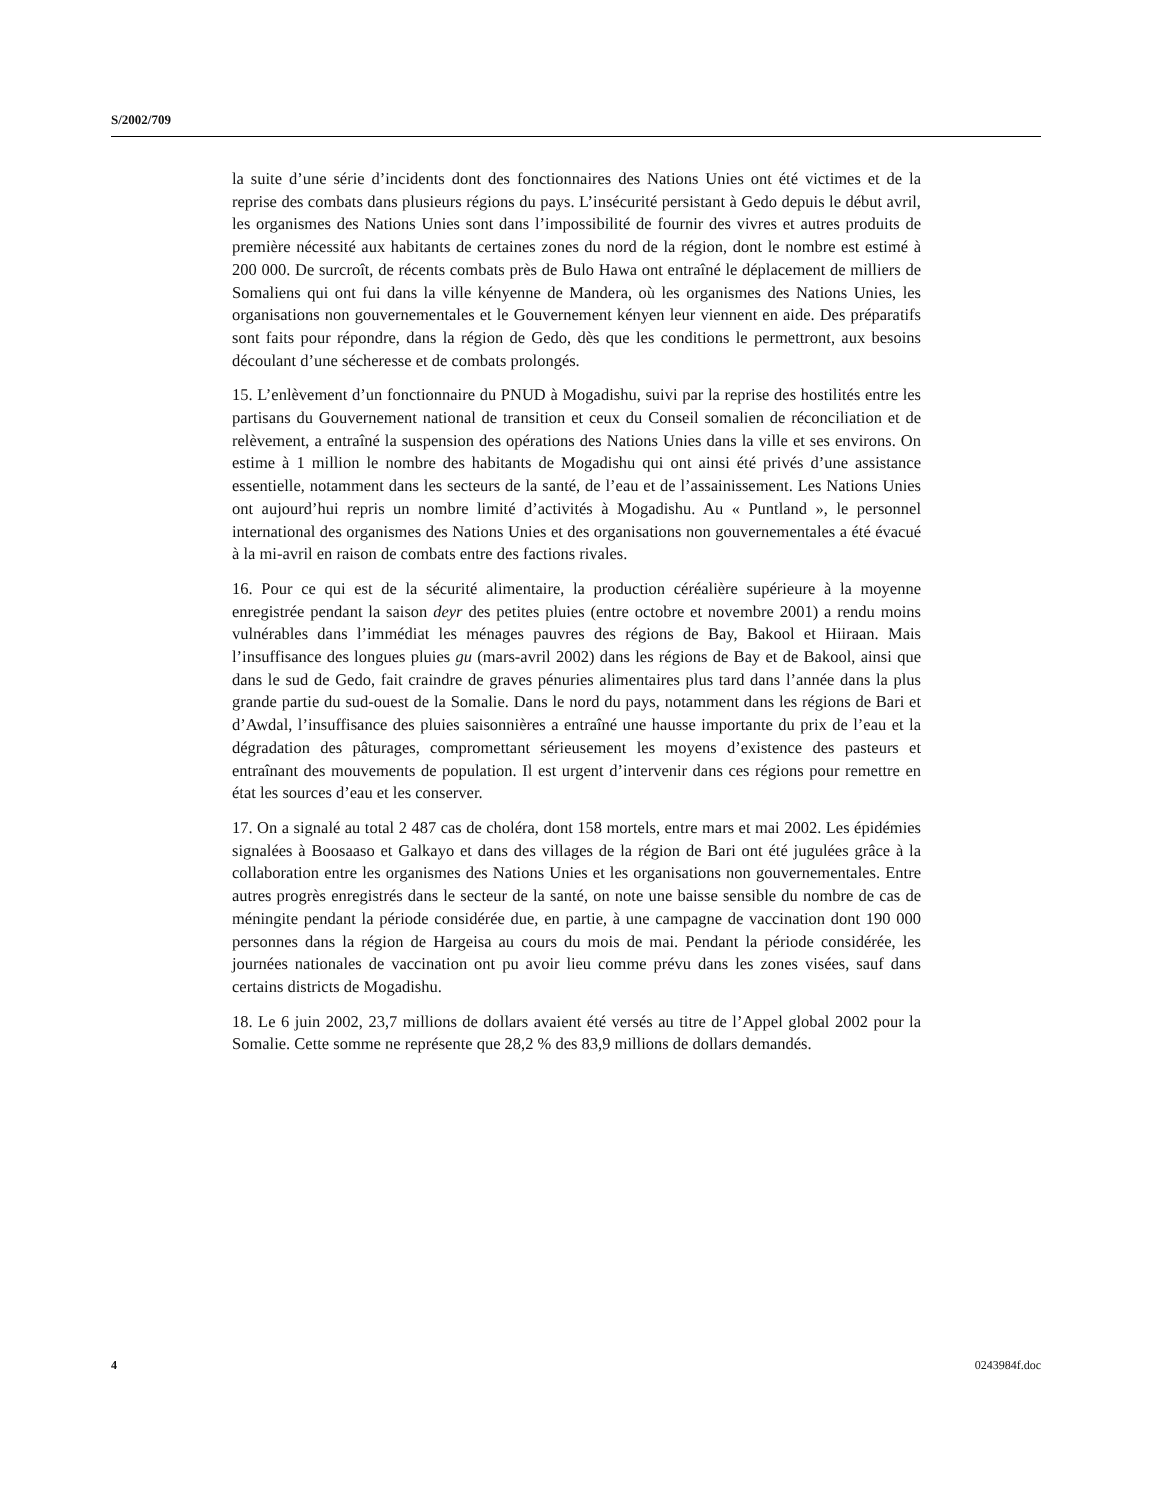S/2002/709
la suite d’une série d’incidents dont des fonctionnaires des Nations Unies ont été victimes et de la reprise des combats dans plusieurs régions du pays. L’insécurité persistant à Gedo depuis le début avril, les organismes des Nations Unies sont dans l’impossibilité de fournir des vivres et autres produits de première nécessité aux habitants de certaines zones du nord de la région, dont le nombre est estimé à 200 000. De surcroît, de récents combats près de Bulo Hawa ont entraîné le déplacement de milliers de Somaliens qui ont fui dans la ville kényenne de Mandera, où les organismes des Nations Unies, les organisations non gouvernementales et le Gouvernement kényen leur viennent en aide. Des préparatifs sont faits pour répondre, dans la région de Gedo, dès que les conditions le permettront, aux besoins découlant d’une sécheresse et de combats prolongés.
15. L’enlèvement d’un fonctionnaire du PNUD à Mogadishu, suivi par la reprise des hostilités entre les partisans du Gouvernement national de transition et ceux du Conseil somalien de réconciliation et de relèvement, a entraîné la suspension des opérations des Nations Unies dans la ville et ses environs. On estime à 1 million le nombre des habitants de Mogadishu qui ont ainsi été privés d’une assistance essentielle, notamment dans les secteurs de la santé, de l’eau et de l’assainissement. Les Nations Unies ont aujourd’hui repris un nombre limité d’activités à Mogadishu. Au « Puntland », le personnel international des organismes des Nations Unies et des organisations non gouvernementales a été évacué à la mi-avril en raison de combats entre des factions rivales.
16. Pour ce qui est de la sécurité alimentaire, la production céréalière supérieure à la moyenne enregistrée pendant la saison deyr des petites pluies (entre octobre et novembre 2001) a rendu moins vulnérables dans l’immédiat les ménages pauvres des régions de Bay, Bakool et Hiiraan. Mais l’insuffisance des longues pluies gu (mars-avril 2002) dans les régions de Bay et de Bakool, ainsi que dans le sud de Gedo, fait craindre de graves pénuries alimentaires plus tard dans l’année dans la plus grande partie du sud-ouest de la Somalie. Dans le nord du pays, notamment dans les régions de Bari et d’Awdal, l’insuffisance des pluies saisonnières a entraîné une hausse importante du prix de l’eau et la dégradation des pâturages, compromettant sérieusement les moyens d’existence des pasteurs et entraînant des mouvements de population. Il est urgent d’intervenir dans ces régions pour remettre en état les sources d’eau et les conserver.
17. On a signalé au total 2 487 cas de choléra, dont 158 mortels, entre mars et mai 2002. Les épidémies signalées à Boosaaso et Galkayo et dans des villages de la région de Bari ont été jugulées grâce à la collaboration entre les organismes des Nations Unies et les organisations non gouvernementales. Entre autres progrès enregistrés dans le secteur de la santé, on note une baisse sensible du nombre de cas de méningite pendant la période considérée due, en partie, à une campagne de vaccination dont 190 000 personnes dans la région de Hargeisa au cours du mois de mai. Pendant la période considérée, les journées nationales de vaccination ont pu avoir lieu comme prévu dans les zones visées, sauf dans certains districts de Mogadishu.
18. Le 6 juin 2002, 23,7 millions de dollars avaient été versés au titre de l’Appel global 2002 pour la Somalie. Cette somme ne représente que 28,2 % des 83,9 millions de dollars demandés.
4 0243984f.doc